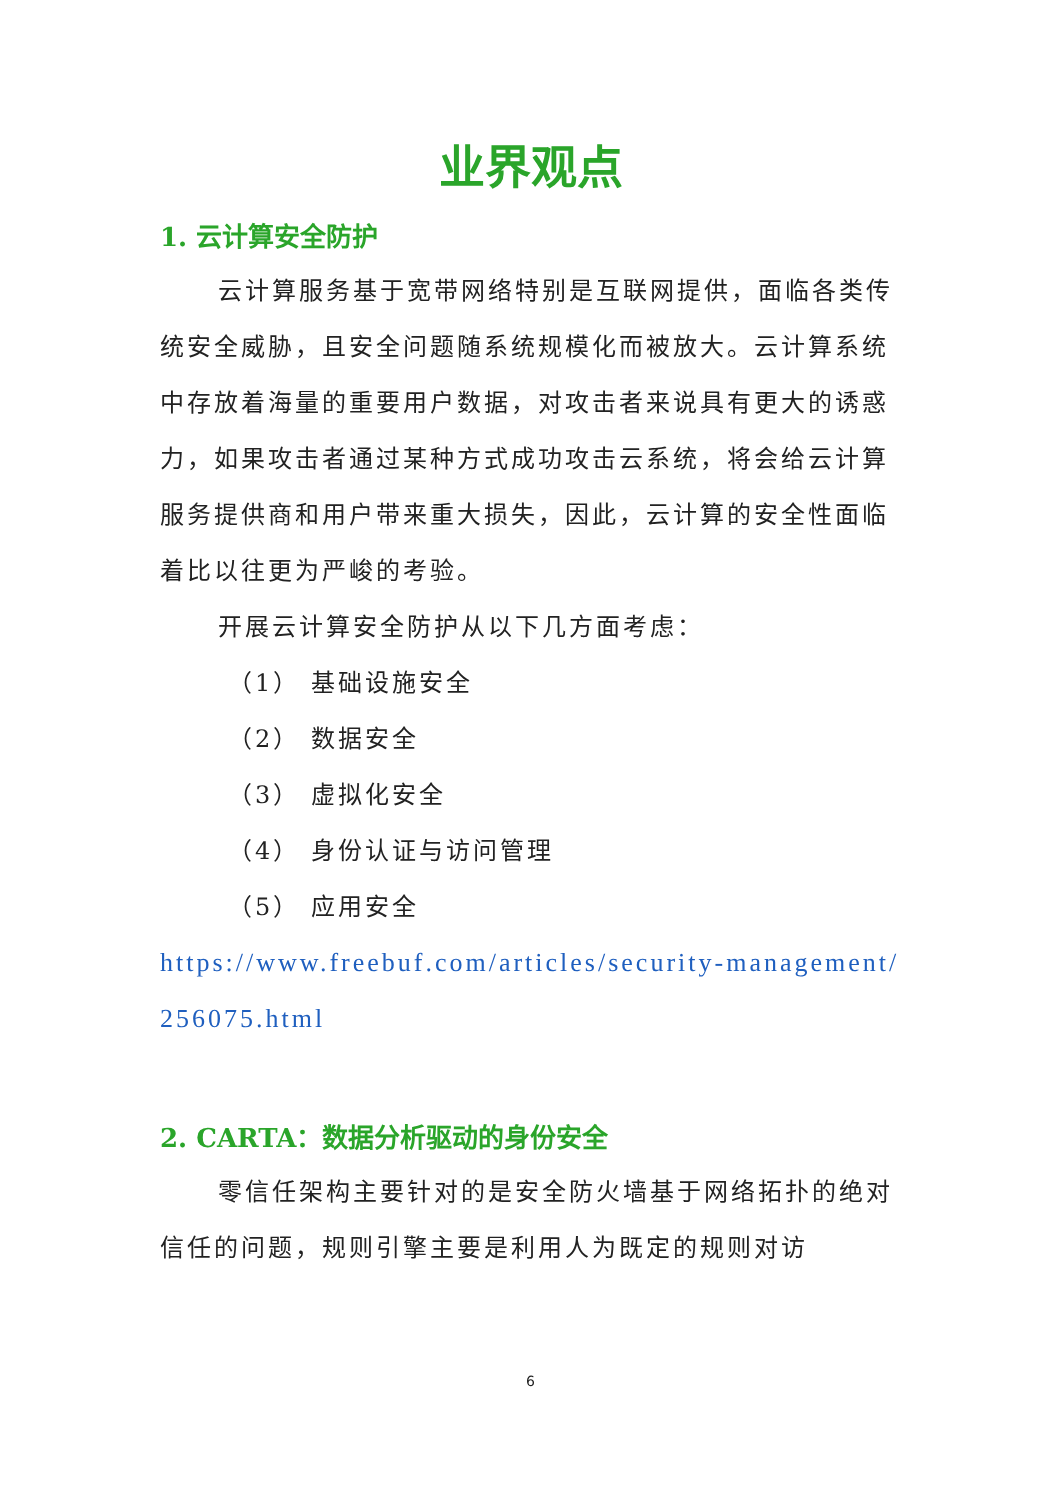业界观点
1. 云计算安全防护
云计算服务基于宽带网络特别是互联网提供，面临各类传统安全威胁，且安全问题随系统规模化而被放大。云计算系统中存放着海量的重要用户数据，对攻击者来说具有更大的诱惑力，如果攻击者通过某种方式成功攻击云系统，将会给云计算服务提供商和用户带来重大损失，因此，云计算的安全性面临着比以往更为严峻的考验。
开展云计算安全防护从以下几方面考虑：
（1） 基础设施安全
（2） 数据安全
（3） 虚拟化安全
（4） 身份认证与访问管理
（5） 应用安全
https://www.freebuf.com/articles/security-management/256075.html
2. CARTA：数据分析驱动的身份安全
零信任架构主要针对的是安全防火墙基于网络拓扑的绝对信任的问题，规则引擎主要是利用人为既定的规则对访
6